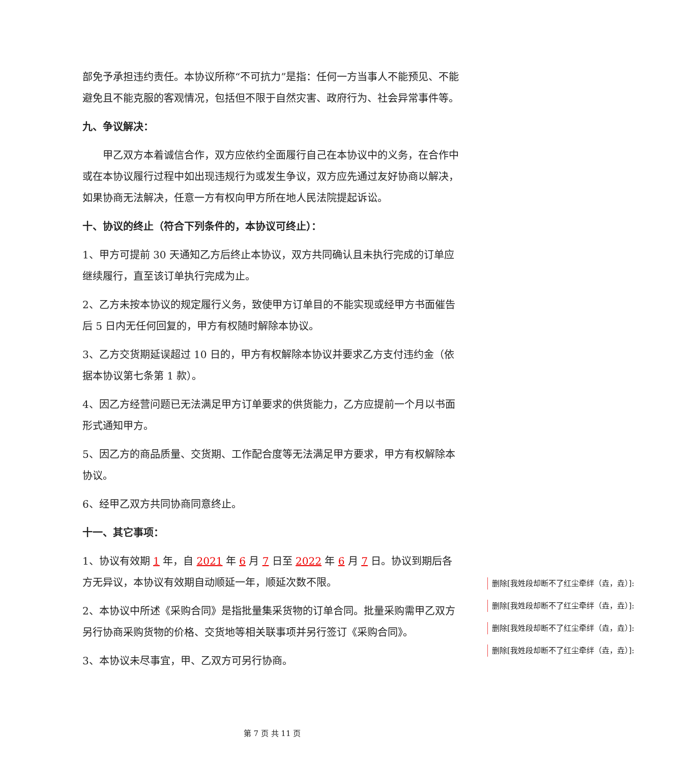部免予承担违约责任。本协议所称“不可抗力”是指：任何一方当事人不能预见、不能避免且不能克服的客观情况，包括但不限于自然灾害、政府行为、社会异常事件等。
九、争议解决：
甲乙双方本着诚信合作，双方应依约全面履行自己在本协议中的义务，在合作中或在本协议履行过程中如出现违规行为或发生争议，双方应先通过友好协商以解决，如果协商无法解决，任意一方有权向甲方所在地人民法院提起诉讼。
十、协议的终止（符合下列条件的，本协议可终止）：
1、甲方可提前 30 天通知乙方后终止本协议，双方共同确认且未执行完成的订单应继续履行，直至该订单执行完成为止。
2、乙方未按本协议的规定履行义务，致使甲方订单目的不能实现或经甲方书面催告后 5 日内无任何回复的，甲方有权随时解除本协议。
3、乙方交货期延误超过 10 日的，甲方有权解除本协议并要求乙方支付违约金（依据本协议第七条第 1 款）。
4、因乙方经营问题已无法满足甲方订单要求的供货能力，乙方应提前一个月以书面形式通知甲方。
5、因乙方的商品质量、交货期、工作配合度等无法满足甲方要求，甲方有权解除本协议。
6、经甲乙双方共同协商同意终止。
十一、其它事项：
1、协议有效期 1 年，自 2021 年 6 月 7 日至 2022 年 6 月 7 日。协议到期后各方无异议，本协议有效期自动顺延一年，顺延次数不限。
2、本协议中所述《采购合同》是指批量集采货物的订单合同。批量采购需甲乙双方另行协商采购货物的价格、交货地等相关联事项并另行签订《采购合同》。
3、本协议未尽事宜，甲、乙双方可另行协商。
删除[我姓段却断不了红尘牵绊（垚，垚）]:
删除[我姓段却断不了红尘牵绊（垚，垚）]:
删除[我姓段却断不了红尘牵绊（垚，垚）]:
删除[我姓段却断不了红尘牵绊（垚，垚）]:
第 7 页 共 11 页